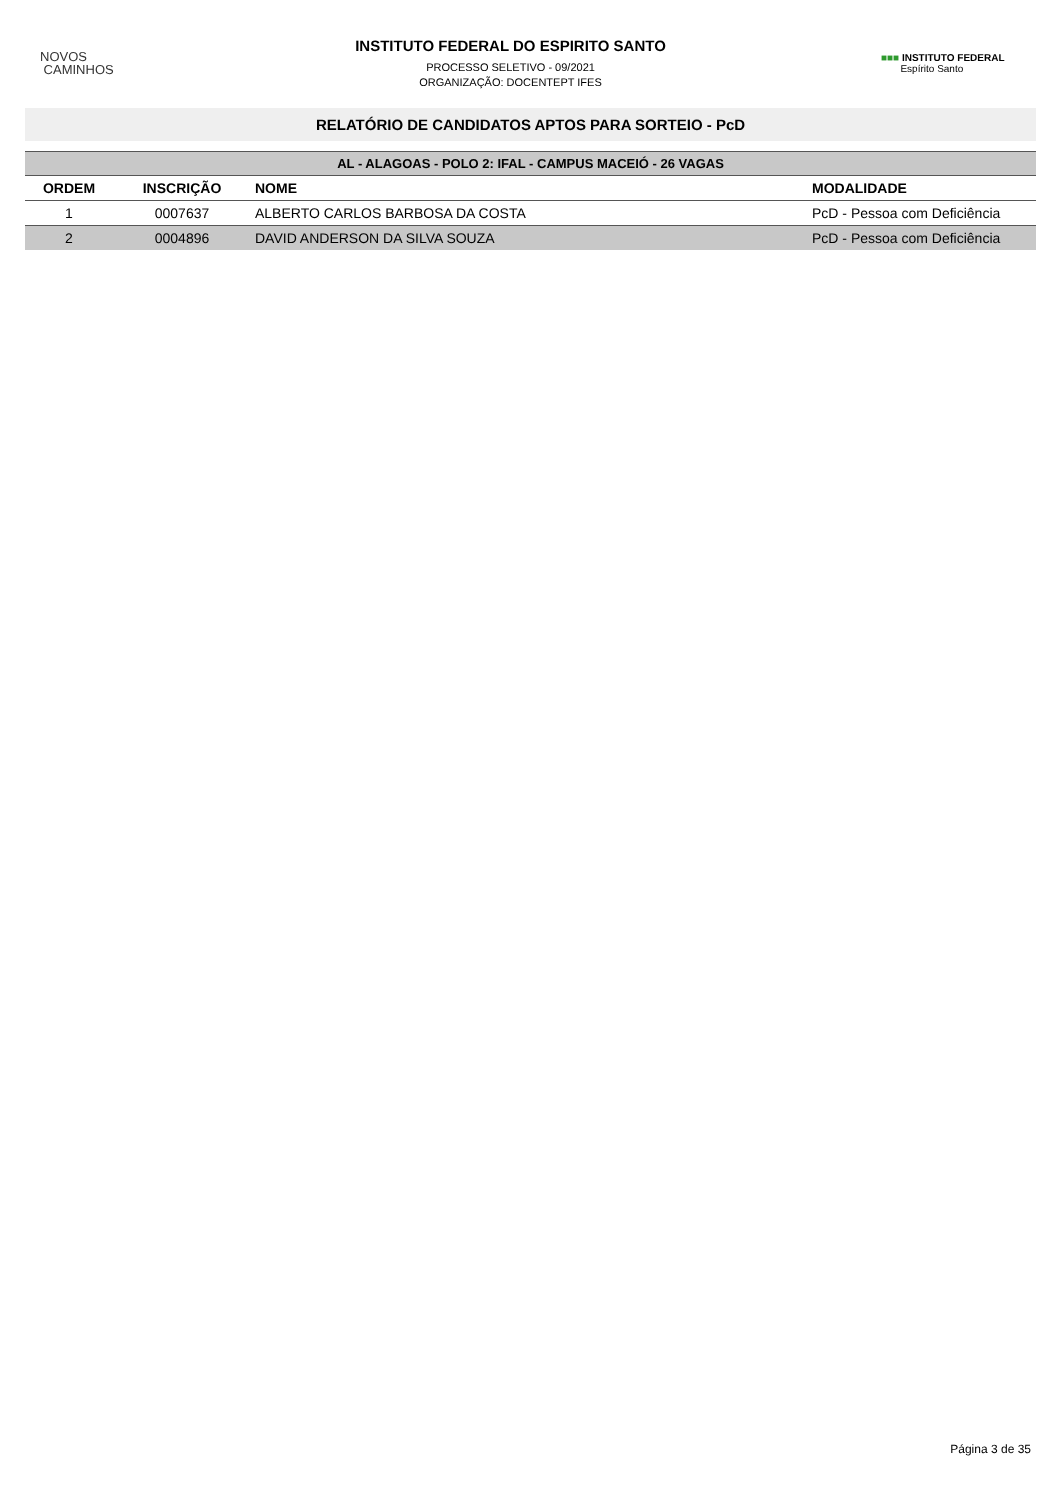NOVOS
CAMINHOS
INSTITUTO FEDERAL DO ESPIRITO SANTO
PROCESSO SELETIVO - 09/2021
ORGANIZAÇÃO: DOCENTEPT IFES
■■■ INSTITUTO FEDERAL
Espírito Santo
RELATÓRIO DE CANDIDATOS APTOS PARA SORTEIO - PcD
| AL - ALAGOAS - POLO 2: IFAL - CAMPUS MACEIÓ - 26 VAGAS | | | |
| --- | --- | --- | --- |
| ORDEM | INSCRIÇÃO | NOME | MODALIDADE |
| 1 | 0007637 | ALBERTO CARLOS BARBOSA DA COSTA | PcD - Pessoa com Deficiência |
| 2 | 0004896 | DAVID ANDERSON DA SILVA SOUZA | PcD - Pessoa com Deficiência |
Página 3 de 35